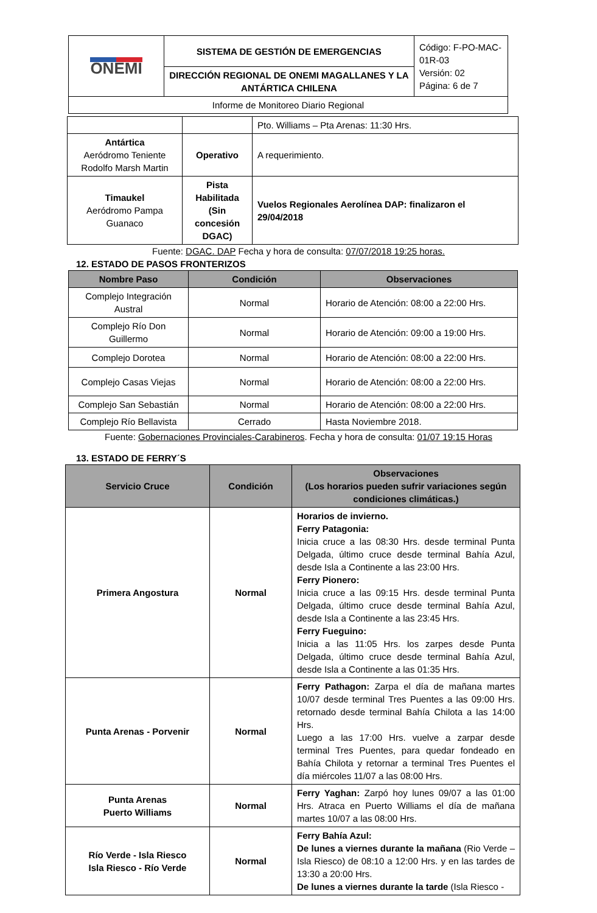| ONEMI | SISTEMA DE GESTIÓN DE EMERGENCIAS | Código: F-PO-MAC-01R-03 Versión: 02 Página: 6 de 7 |
| | DIRECCIÓN REGIONAL DE ONEMI MAGALLANES Y LA ANTÁRTICA CHILENA | |
| Informe de Monitoreo Diario Regional | | |
| | | Pto. Williams – Pta Arenas: 11:30 Hrs. |
| Antártica Aeródromo Teniente Rodolfo Marsh Martin | Operativo | A requerimiento. |
| Timaukel Aeródromo Pampa Guanaco | Pista Habilitada (Sin concesión DGAC) | Vuelos Regionales Aerolínea DAP: finalizaron el 29/04/2018 |
Fuente: DGAC. DAP Fecha y hora de consulta: 07/07/2018 19:25 horas.
12. ESTADO DE PASOS FRONTERIZOS
| Nombre Paso | Condición | Observaciones |
| --- | --- | --- |
| Complejo Integración Austral | Normal | Horario de Atención: 08:00 a 22:00 Hrs. |
| Complejo Río Don Guillermo | Normal | Horario de Atención: 09:00 a 19:00 Hrs. |
| Complejo Dorotea | Normal | Horario de Atención: 08:00 a 22:00 Hrs. |
| Complejo Casas Viejas | Normal | Horario de Atención: 08:00 a 22:00 Hrs. |
| Complejo San Sebastián | Normal | Horario de Atención: 08:00 a 22:00 Hrs. |
| Complejo Río Bellavista | Cerrado | Hasta Noviembre 2018. |
Fuente: Gobernaciones Provinciales-Carabineros. Fecha y hora de consulta: 01/07 19:15 Horas
13. ESTADO DE FERRY´S
| Servicio Cruce | Condición | Observaciones (Los horarios pueden sufrir variaciones según condiciones climáticas.) |
| --- | --- | --- |
| Primera Angostura | Normal | Horarios de invierno. Ferry Patagonia: Inicia cruce a las 08:30 Hrs. desde terminal Punta Delgada, último cruce desde terminal Bahía Azul, desde Isla a Continente a las 23:00 Hrs. Ferry Pionero: Inicia cruce a las 09:15 Hrs. desde terminal Punta Delgada, último cruce desde terminal Bahía Azul, desde Isla a Continente a las 23:45 Hrs. Ferry Fueguino: Inicia a las 11:05 Hrs. los zarpes desde Punta Delgada, último cruce desde terminal Bahía Azul, desde Isla a Continente a las 01:35 Hrs. |
| Punta Arenas - Porvenir | Normal | Ferry Pathagon: Zarpa el día de mañana martes 10/07 desde terminal Tres Puentes a las 09:00 Hrs. retornado desde terminal Bahía Chilota a las 14:00 Hrs. Luego a las 17:00 Hrs. vuelve a zarpar desde terminal Tres Puentes, para quedar fondeado en Bahía Chilota y retornar a terminal Tres Puentes el día miércoles 11/07 a las 08:00 Hrs. |
| Punta Arenas Puerto Williams | Normal | Ferry Yaghan: Zarpó hoy lunes 09/07 a las 01:00 Hrs. Atraca en Puerto Williams el día de mañana martes 10/07 a las 08:00 Hrs. |
| Río Verde - Isla Riesco Isla Riesco - Río Verde | Normal | Ferry Bahía Azul: De lunes a viernes durante la mañana (Rio Verde – Isla Riesco) de 08:10 a 12:00 Hrs. y en las tardes de 13:30 a 20:00 Hrs. De lunes a viernes durante la tarde (Isla Riesco - |